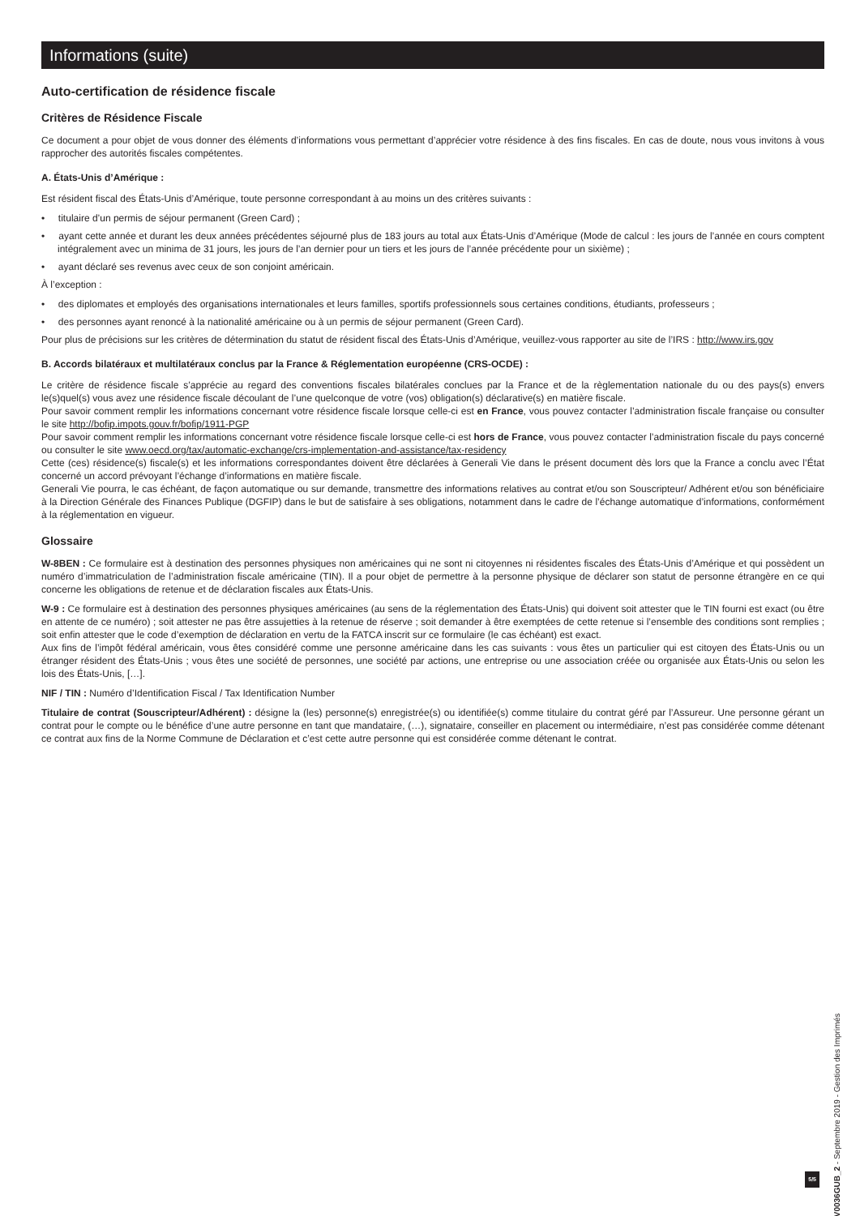Informations (suite)
Auto-certification de résidence fiscale
Critères de Résidence Fiscale
Ce document a pour objet de vous donner des éléments d’informations vous permettant d’apprécier votre résidence à des fins fiscales. En cas de doute, nous vous invitons à vous rapprocher des autorités fiscales compétentes.
A. États-Unis d’Amérique :
Est résident fiscal des États-Unis d’Amérique, toute personne correspondant à au moins un des critères suivants :
• titulaire d’un permis de séjour permanent (Green Card) ;
• ayant cette année et durant les deux années précédentes séjourné plus de 183 jours au total aux États-Unis d’Amérique (Mode de calcul : les jours de l’année en cours comptent intégralement avec un minima de 31 jours, les jours de l’an dernier pour un tiers et les jours de l’année précédente pour un sixième) ;
• ayant déclaré ses revenus avec ceux de son conjoint américain.
À l’exception :
• des diplomates et employés des organisations internationales et leurs familles, sportifs professionnels sous certaines conditions, étudiants, professeurs ;
• des personnes ayant renoncé à la nationalité américaine ou à un permis de séjour permanent (Green Card).
Pour plus de précisions sur les critères de détermination du statut de résident fiscal des États-Unis d’Amérique, veuillez-vous rapporter au site de l’IRS : http://www.irs.gov
B. Accords bilatéraux et multilatéraux conclus par la France & Réglementation européenne (CRS-OCDE) :
Le critère de résidence fiscale s’apprécie au regard des conventions fiscales bilatérales conclues par la France et de la règlementation nationale du ou des pays(s) envers le(s)quel(s) vous avez une résidence fiscale découlant de l’une quelconque de votre (vos) obligation(s) déclarative(s) en matière fiscale.
Pour savoir comment remplir les informations concernant votre résidence fiscale lorsque celle-ci est en France, vous pouvez contacter l’administration fiscale française ou consulter le site http://bofip.impots.gouv.fr/bofip/1911-PGP
Pour savoir comment remplir les informations concernant votre résidence fiscale lorsque celle-ci est hors de France, vous pouvez contacter l’administration fiscale du pays concerné ou consulter le site www.oecd.org/tax/automatic-exchange/crs-implementation-and-assistance/tax-residency
Cette (ces) résidence(s) fiscale(s) et les informations correspondantes doivent être déclarées à Generali Vie dans le présent document dès lors que la France a conclu avec l’État concerné un accord prévoyant l’échange d’informations en matière fiscale.
Generali Vie pourra, le cas échéant, de façon automatique ou sur demande, transmettre des informations relatives au contrat et/ou son Souscripteur/ Adhérent et/ou son bénéficiaire à la Direction Générale des Finances Publique (DGFIP) dans le but de satisfaire à ses obligations, notamment dans le cadre de l’échange automatique d’informations, conformément à la réglementation en vigueur.
Glossaire
W-8BEN : Ce formulaire est à destination des personnes physiques non américaines qui ne sont ni citoyennes ni résidentes fiscales des États-Unis d’Amérique et qui possèdent un numéro d’immatriculation de l’administration fiscale américaine (TIN). Il a pour objet de permettre à la personne physique de déclarer son statut de personne étrangère en ce qui concerne les obligations de retenue et de déclaration fiscales aux États-Unis.
W-9 : Ce formulaire est à destination des personnes physiques américaines (au sens de la réglementation des États-Unis) qui doivent soit attester que le TIN fourni est exact (ou être en attente de ce numéro) ; soit attester ne pas être assujetties à la retenue de réserve ; soit demander à être exemptées de cette retenue si l’ensemble des conditions sont remplies ; soit enfin attester que le code d’exemption de déclaration en vertu de la FATCA inscrit sur ce formulaire (le cas échéant) est exact.
Aux fins de l’impôt fédéral américain, vous êtes considéré comme une personne américaine dans les cas suivants : vous êtes un particulier qui est citoyen des États-Unis ou un étranger résident des États-Unis ; vous êtes une société de personnes, une société par actions, une entreprise ou une association créée ou organisée aux États-Unis ou selon les lois des États-Unis, […].
NIF / TIN : Numéro d’Identification Fiscal / Tax Identification Number
Titulaire de contrat (Souscripteur/Adhérent) : désigne la (les) personne(s) enregistrée(s) ou identifiée(s) comme titulaire du contrat géré par l’Assureur. Une personne gérant un contrat pour le compte ou le bénéfice d’une autre personne en tant que mandataire, (…), signataire, conseiller en placement ou intermédiaire, n’est pas considérée comme détenant ce contrat aux fins de la Norme Commune de Déclaration et c’est cette autre personne qui est considérée comme détenant le contrat.
5/5
GV0036GUB_2 - Septembre 2019 - Gestion des Imprimés